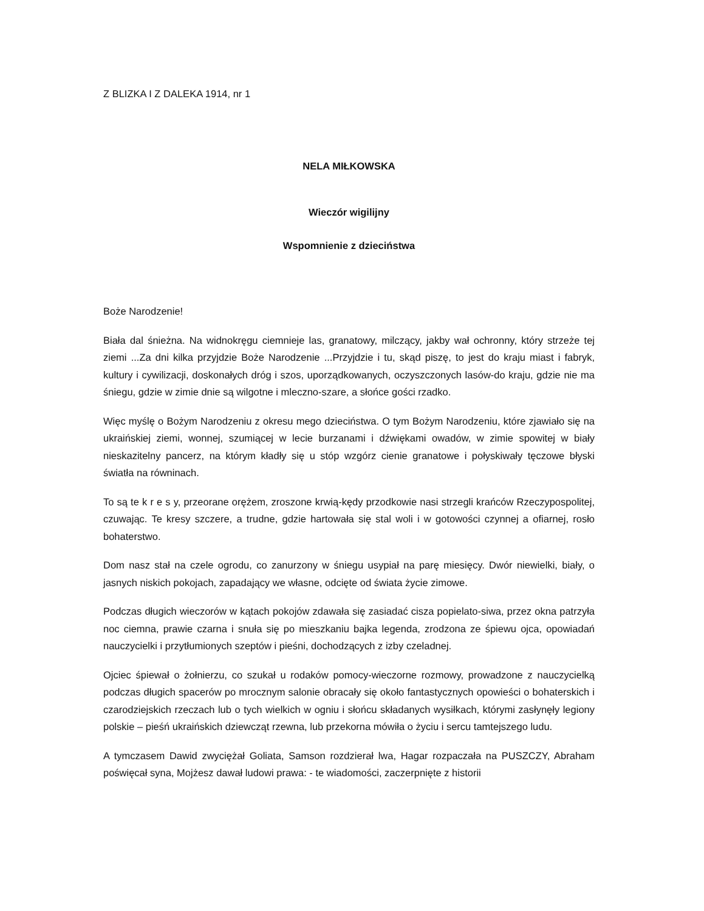Z BLIZKA I Z DALEKA 1914, nr 1
NELA MIŁKOWSKA
Wieczór wigilijny
Wspomnienie z dzieciństwa
Boże Narodzenie!
Biała dal śnieżna. Na widnokręgu ciemnieje las, granatowy, milczący, jakby wał ochronny, który strzeże tej ziemi ...Za dni kilka przyjdzie Boże Narodzenie ...Przyjdzie i tu, skąd piszę, to jest do kraju miast i fabryk, kultury i cywilizacji, doskonałych dróg i szos, uporządkowanych, oczyszczonych lasów-do kraju, gdzie nie ma śniegu, gdzie w zimie dnie są wilgotne i mleczno-szare, a słońce gości rzadko.
Więc myślę o Bożym Narodzeniu z okresu mego dzieciństwa. O tym Bożym Narodzeniu, które zjawiało się na ukraińskiej ziemi, wonnej, szumiącej w lecie burzanami i dźwiękami owadów, w zimie spowitej w biały nieskazitelny pancerz, na którym kładły się u stóp wzgórz cienie granatowe i połyskiwały tęczowe błyski światła na równinach.
To są te k r e s y, przeorane orężem, zroszone krwią-kędy przodkowie nasi strzegli krańców Rzeczypospolitej, czuwając. Te kresy szczere, a trudne, gdzie hartowała się stal woli i w gotowości czynnej a ofiarnej, rosło bohaterstwo.
Dom nasz stał na czele ogrodu, co zanurzony w śniegu usypiał na parę miesięcy. Dwór niewielki, biały, o jasnych niskich pokojach, zapadający we własne, odcięte od świata życie zimowe.
Podczas długich wieczorów w kątach pokojów zdawała się zasiadać cisza popielato-siwa, przez okna patrzyła noc ciemna, prawie czarna i snuła się po mieszkaniu bajka legenda, zrodzona ze śpiewu ojca, opowiadań nauczycielki i przytłumionych szeptów i pieśni, dochodzących z izby czeladnej.
Ojciec śpiewał o żołnierzu, co szukał u rodaków pomocy-wieczorne rozmowy, prowadzone z nauczycielką podczas długich spacerów po mrocznym salonie obracały się około fantastycznych opowieści o bohaterskich i czarodziejskich rzeczach lub o tych wielkich w ogniu i słońcu składanych wysiłkach, którymi zasłynęły legiony polskie – pieśń ukraińskich dziewcząt rzewna, lub przekorna mówiła o życiu i sercu tamtejszego ludu.
A tymczasem Dawid zwyciężał Goliata, Samson rozdzierał lwa, Hagar rozpaczała na PUSZCZY, Abraham poświęcał syna, Mojżesz dawał ludowi prawa: - te wiadomości, zaczerpnięte z historii